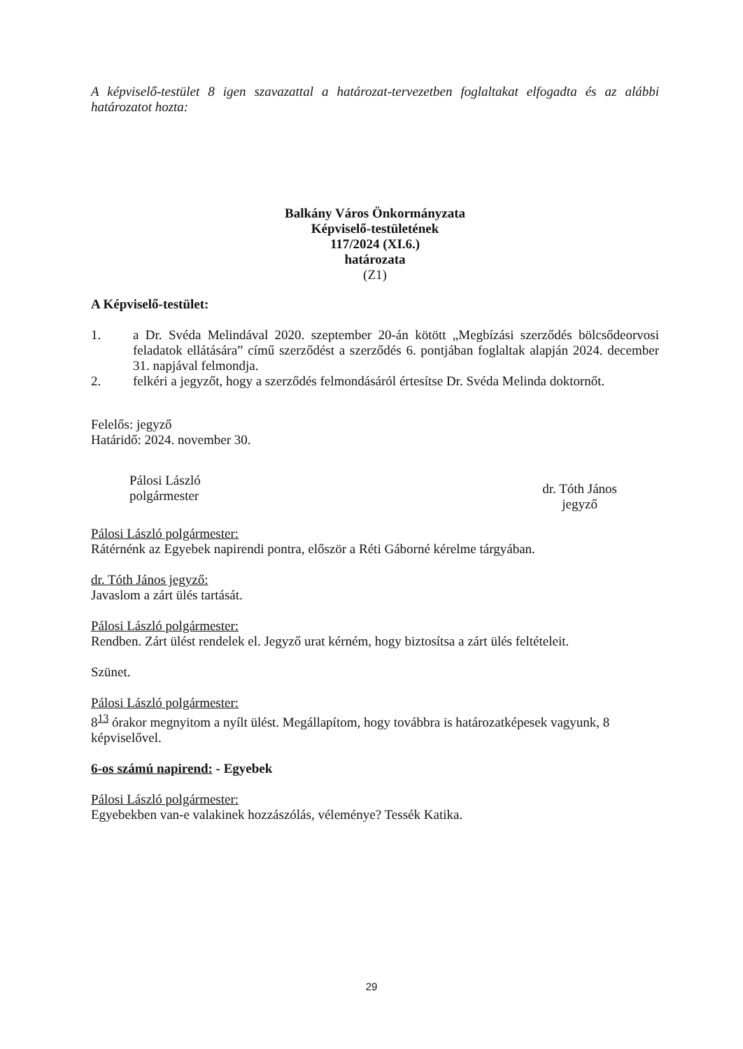A képviselő-testület 8 igen szavazattal a határozat-tervezetben foglaltakat elfogadta és az alábbi határozatot hozta:
Balkány Város Önkormányzata
Képviselő-testületének
117/2024 (XI.6.)
határozata
(Z1)
A Képviselő-testület:
1. a Dr. Svéda Melindával 2020. szeptember 20-án kötött „Megbízási szerződés bölcsődeorvosi feladatok ellátására” című szerződést a szerződés 6. pontjában foglaltak alapján 2024. december 31. napjával felmondja.
2. felkéri a jegyzőt, hogy a szerződés felmondásáról értesítse Dr. Svéda Melinda doktornőt.
Felelős: jegyző
Határidő: 2024. november 30.
Pálosi László
polgármester
dr. Tóth János
jegyző
Pálosi László polgármester:
Rátérnénk az Egyebek napirendi pontra, először a Réti Gáborné kérelme tárgyában.
dr. Tóth János jegyző:
Javaslom a zárt ülés tartását.
Pálosi László polgármester:
Rendben. Zárt ülést rendelek el. Jegyző urat kérném, hogy biztosítsa a zárt ülés feltételeit.
Szünet.
Pálosi László polgármester:
8<sup>13</sup> órakor megnyitom a nyílt ülést. Megállapítom, hogy továbbra is határozatképesek vagyunk, 8 képviselővel.
6-os számú napirend: - Egyebek
Pálosi László polgármester:
Egyebekben van-e valakinek hozzászólás, véleménye? Tessék Katika.
29